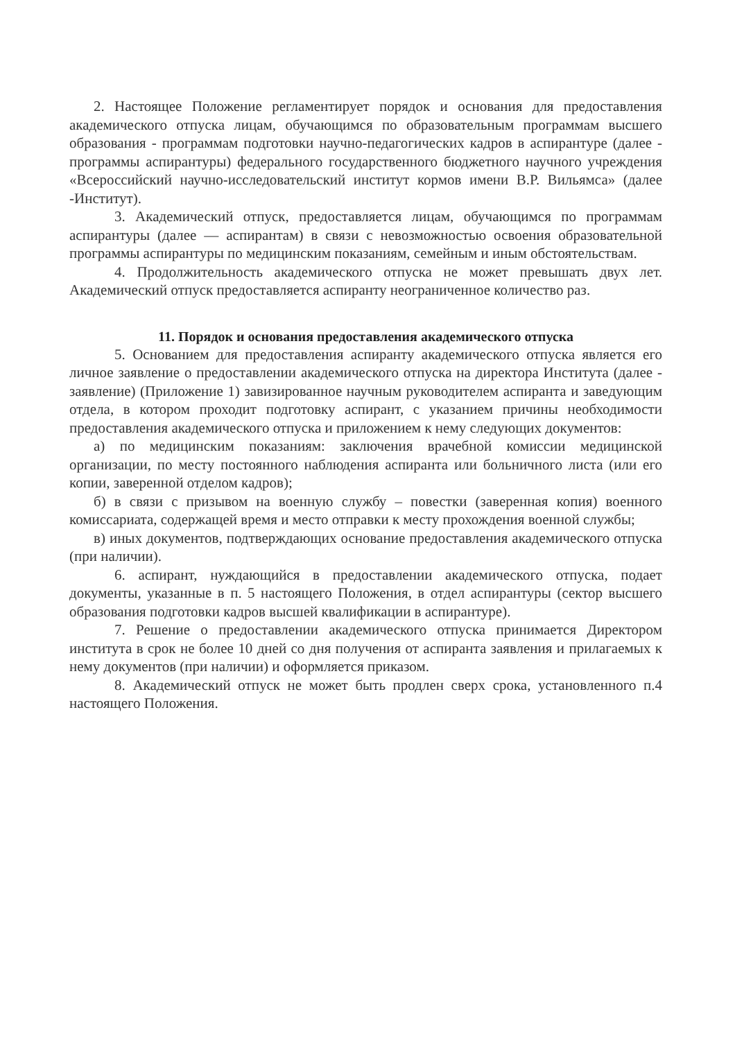2. Настоящее Положение регламентирует порядок и основания для предоставления академического отпуска лицам, обучающимся по образовательным программам высшего образования - программам подготовки научно-педагогических кадров в аспирантуре (далее - программы аспирантуры) федерального государственного бюджетного научного учреждения «Всероссийский научно-исследовательский институт кормов имени В.Р. Вильямса» (далее -Институт).
3. Академический отпуск, предоставляется лицам, обучающимся по программам аспирантуры (далее — аспирантам) в связи с невозможностью освоения образовательной программы аспирантуры по медицинским показаниям, семейным и иным обстоятельствам.
4. Продолжительность академического отпуска не может превышать двух лет. Академический отпуск предоставляется аспиранту неограниченное количество раз.
11. Порядок и основания предоставления академического отпуска
5. Основанием для предоставления аспиранту академического отпуска является его личное заявление о предоставлении академического отпуска на директора Института (далее - заявление) (Приложение 1) завизированное научным руководителем аспиранта и заведующим отдела, в котором проходит подготовку аспирант, с указанием причины необходимости предоставления академического отпуска и приложением к нему следующих документов:
а) по медицинским показаниям: заключения врачебной комиссии медицинской организации, по месту постоянного наблюдения аспиранта или больничного листа (или его копии, заверенной отделом кадров);
б) в связи с призывом на военную службу – повестки (заверенная копия) военного комиссариата, содержащей время и место отправки к месту прохождения военной службы;
в) иных документов, подтверждающих основание предоставления академического отпуска (при наличии).
6. аспирант, нуждающийся в предоставлении академического отпуска, подает документы, указанные в п. 5 настоящего Положения, в отдел аспирантуры (сектор высшего образования подготовки кадров высшей квалификации в аспирантуре).
7. Решение о предоставлении академического отпуска принимается Директором института в срок не более 10 дней со дня получения от аспиранта заявления и прилагаемых к нему документов (при наличии) и оформляется приказом.
8. Академический отпуск не может быть продлен сверх срока, установленного п.4 настоящего Положения.